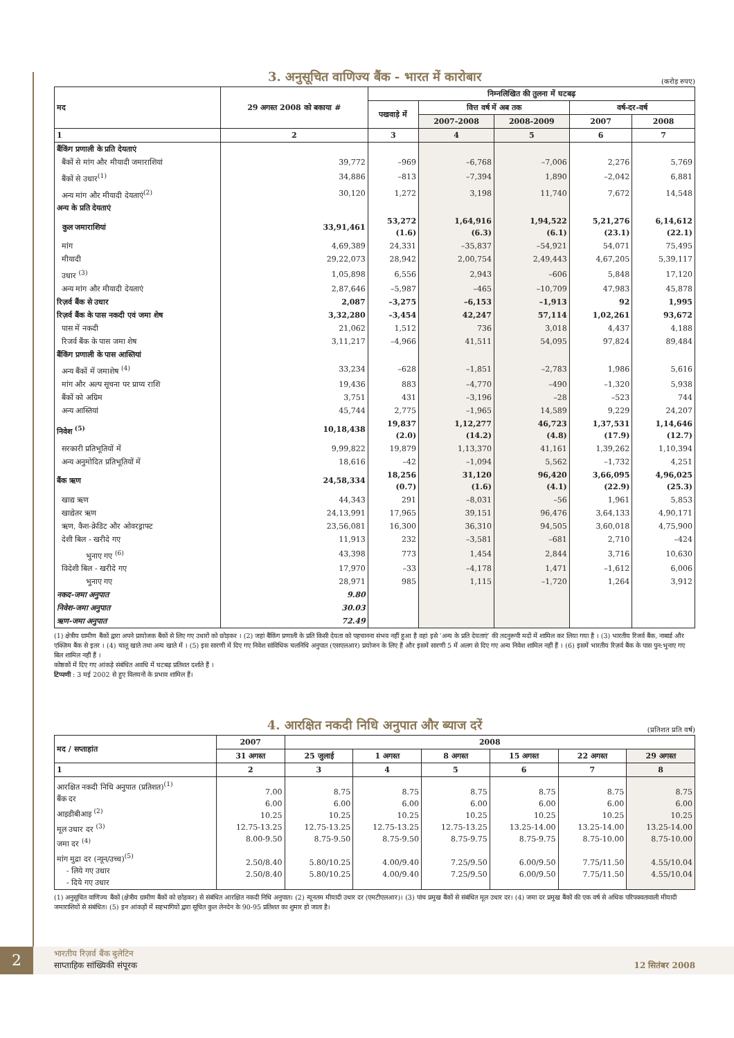3. अनुसूचित वाणिज्य बैंक - भारत में कारोबार
(करोड़ रुपए)
| मद | 29 अगस्त 2008 को बकाया # | निम्नलिखित की तुलना में घटबढ़ | | | | |
| --- | --- | --- | --- | --- | --- | --- |
| | | पखवाड़े में | वित्त वर्ष में अब तक | | वर्ष-दर-वर्ष | |
| | | | 2007-2008 | 2008-2009 | 2007 | 2008 |
| 1 | 2 | 3 | 4 | 5 | 6 | 7 |
| बैंकिंग प्रणाली के प्रति देयताएं | | | | | | |
| बैंकों से मांग और मीयादी जमाराशियां | 39,772 | –969 | –6,768 | –7,006 | 2,276 | 5,769 |
| बैंकों से उधार<sup>(1)</sup> | 34,886 | –813 | –7,394 | 1,890 | –2,042 | 6,881 |
| अन्य मांग और मीयादी देयताएं<sup>(2)</sup> | 30,120 | 1,272 | 3,198 | 11,740 | 7,672 | 14,548 |
| अन्य के प्रति देयताएं | | | | | | |
| कुल जमाराशियां | 33,91,461 | 53,272 (1.6) | 1,64,916 (6.3) | 1,94,522 (6.1) | 5,21,276 (23.1) | 6,14,612 (22.1) |
| मांग | 4,69,389 | 24,331 | –35,837 | –54,921 | 54,071 | 75,495 |
| मीयादी | 29,22,073 | 28,942 | 2,00,754 | 2,49,443 | 4,67,205 | 5,39,117 |
| उधार <sup>(3)</sup> | 1,05,898 | 6,556 | 2,943 | –606 | 5,848 | 17,120 |
| अन्य मांग और मीयादी देयताएं | 2,87,646 | –5,987 | –465 | –10,709 | 47,983 | 45,878 |
| रिज़र्व बैंक से उधार | 2,087 | –3,275 | –6,153 | –1,913 | 92 | 1,995 |
| रिज़र्व बैंक के पास नकदी एवं जमा शेष | 3,32,280 | –3,454 | 42,247 | 57,114 | 1,02,261 | 93,672 |
| पास में नकदी | 21,062 | 1,512 | 736 | 3,018 | 4,437 | 4,188 |
| रिजर्व बैंक के पास जमा शेष | 3,11,217 | –4,966 | 41,511 | 54,095 | 97,824 | 89,484 |
| बैंकिंग प्रणाली के पास आस्तियां | | | | | | |
| अन्य बैंकों में जमाशेष <sup>(4)</sup> | 33,234 | –628 | –1,851 | –2,783 | 1,986 | 5,616 |
| मांग और अल्प सूचना पर प्राप्य राशि | 19,436 | 883 | –4,770 | –490 | –1,320 | 5,938 |
| बैंकों को अग्रिम | 3,751 | 431 | –3,196 | –28 | –523 | 744 |
| अन्य आस्तियां | 45,744 | 2,775 | –1,965 | 14,589 | 9,229 | 24,207 |
| निवेश <sup>(5)</sup> | 10,18,438 | 19,837 (2.0) | 1,12,277 (14.2) | 46,723 (4.8) | 1,37,531 (17.9) | 1,14,646 (12.7) |
| सरकारी प्रतिभूतियों में | 9,99,822 | 19,879 | 1,13,370 | 41,161 | 1,39,262 | 1,10,394 |
| अन्य अनुमोदित प्रतिभूतियों में | 18,616 | –42 | –1,094 | 5,562 | –1,732 | 4,251 |
| बैंक ऋण | 24,58,334 | 18,256 (0.7) | 31,120 (1.6) | 96,420 (4.1) | 3,66,095 (22.9) | 4,96,025 (25.3) |
| खाद्य ऋण | 44,343 | 291 | –8,031 | –56 | 1,961 | 5,853 |
| खाद्येतर ऋण | 24,13,991 | 17,965 | 39,151 | 96,476 | 3,64,133 | 4,90,171 |
| ऋण, कैश-क्रेडिट और ओवरड्राफ्ट | 23,56,081 | 16,300 | 36,310 | 94,505 | 3,60,018 | 4,75,900 |
| देशी बिल - खरीदे गए | 11,913 | 232 | –3,581 | –681 | 2,710 | –424 |
| भुनाए गए <sup>(6)</sup> | 43,398 | 773 | 1,454 | 2,844 | 3,716 | 10,630 |
| विदेशी बिल - खरीदे गए | 17,970 | –33 | –4,178 | 1,471 | –1,612 | 6,006 |
| भुनाए गए | 28,971 | 985 | 1,115 | –1,720 | 1,264 | 3,912 |
| नकद-जमा अनुपात | 9.80 | | | | | |
| निवेश-जमा अनुपात | 30.03 | | | | | |
| ऋण-जमा अनुपात | 72.49 | | | | | |
(1) क्षेत्रीय ग्रामीण बैंकों द्वारा अपने प्रायोजक बैंकों से लिए गए उधारों को छोड़कर । (2) जहां बैंकिंग प्रणाली के प्रति किसी देयता को पहचानना संभव नहीं हुआ है वहां इसे ‘अन्य के प्रति देयताएं’ की तदनुरूपी मदों में शामिल कर लिया गया है । (3) भारतीय रिजर्व बैंक, नाबार्ड और एक्ज़िम बैंक से इतर । (4) चालू खाते तथा अन्य खाते में । (5) इस सारणी में दिए गए निवेश सांविधिक चलनिधि अनुपात (एसएलआर) प्रयोजन के लिए हैं और इसमें सारणी 5 में अलग से दिए गए अन्य निवेश शामिल नहीं हैं । (6) इसमें भारतीय रिज़र्व बैंक के पास पुन:भुनाए गए बिल शामिल नहीं हैं ।
कोष्ठकों में दिए गए आंकड़े संबंधित अवधि में घटबढ़ प्रतिशत दर्शाते हैं ।
टिप्पणी : 3 मई 2002 से हुए विलयनों के प्रभाव शामिल हैं।
4. आरक्षित नकदी निधि अनुपात और ब्याज दरें
(प्रतिशत प्रति वर्ष)
| मद / सप्ताहांत | 2007 | 2008 | | | | | |
| --- | --- | --- | --- | --- | --- | --- | --- |
| | 31 अगस्त | 25 जुलाई | 1 अगस्त | 8 अगस्त | 15 अगस्त | 22 अगस्त | 29 अगस्त |
| 1 | 2 | 3 | 4 | 5 | 6 | 7 | 8 |
| आरक्षित नकदी निधि अनुपात (प्रतिशत)<sup>(1)</sup> बैंक दर आइडीबीआइ <sup>(2)</sup> मूल उधार दर <sup>(3)</sup> जमा दर <sup>(4)</sup> मांग मुद्रा दर (न्यून/उच्च)<sup>(5)</sup> - लिये गए उधार - दिये गए उधार | 7.00 6.00 10.25 12.75-13.25 8.00-9.50 2.50/8.40 2.50/8.40 | 8.75 6.00 10.25 12.75-13.25 8.75-9.50 5.80/10.25 5.80/10.25 | 8.75 6.00 10.25 12.75-13.25 8.75-9.50 4.00/9.40 4.00/9.40 | 8.75 6.00 10.25 12.75-13.25 8.75-9.75 7.25/9.50 7.25/9.50 | 8.75 6.00 10.25 13.25-14.00 8.75-9.75 6.00/9.50 6.00/9.50 | 8.75 6.00 10.25 13.25-14.00 8.75-10.00 7.75/11.50 7.75/11.50 | 8.75 6.00 10.25 13.25-14.00 8.75-10.00 4.55/10.04 4.55/10.04 |
(1) अनुसूचित वाणिज्य बैंकों (क्षेत्रीय ग्रामीण बैंकों को छोड़कर) से संबंधित आरक्षित नकदी निधि अनुपात। (2) न्यूनतम मीयादी उधार दर (एमटीएलआर)। (3) पांच प्रमुख बैंकों से संबंधित मूल उधार दर। (4) जमा दर प्रमुख बैंकों की एक वर्ष से अधिक परिपक्वतावाली मीयादी जमाराशियों से संबंधित। (5) इन आंकड़ों में सहभागियों द्वारा सूचित कुल लेनदेन के 90-95 प्रतिशत का शुमार हो जाता है।
2
भारतीय रिज़र्व बैंक बुलेटिन
साप्ताहिक सांख्यिकी संपूरक
12 सितंबर 2008